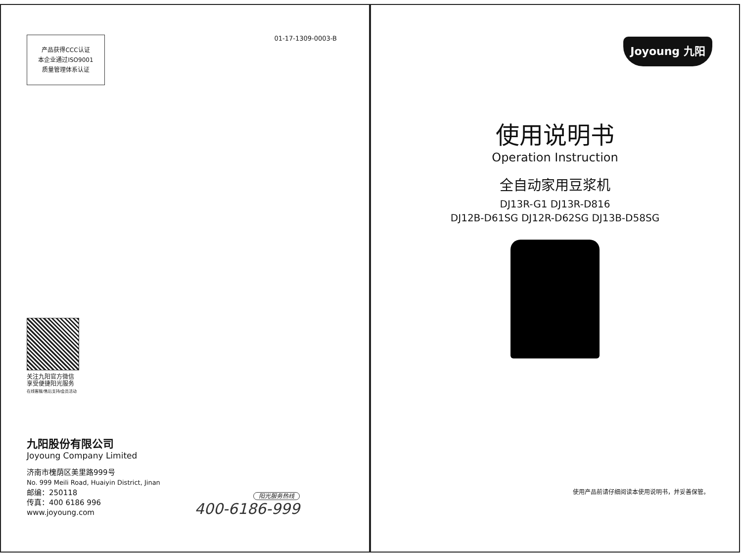产品获得CCC认证
本企业通过ISO9001
质量管理体系认证
01-17-1309-0003-B
关注九阳官方微信
享受便捷阳光服务
在线客服/售后支持/会员活动
九阳股份有限公司
Joyoung Company Limited
济南市槐荫区美里路999号
No. 999 Meili Road, Huaiyin District, Jinan
邮编：250118
传真：400 6186 996
www.joyoung.com
阳光服务热线
400-6186-999
Joyoung 九阳
使用说明书
Operation Instruction
全自动家用豆浆机
DJ13R-G1 DJ13R-D816
DJ12B-D61SG DJ12R-D62SG DJ13B-D58SG
使用产品前请仔细阅读本使用说明书，并妥善保管。